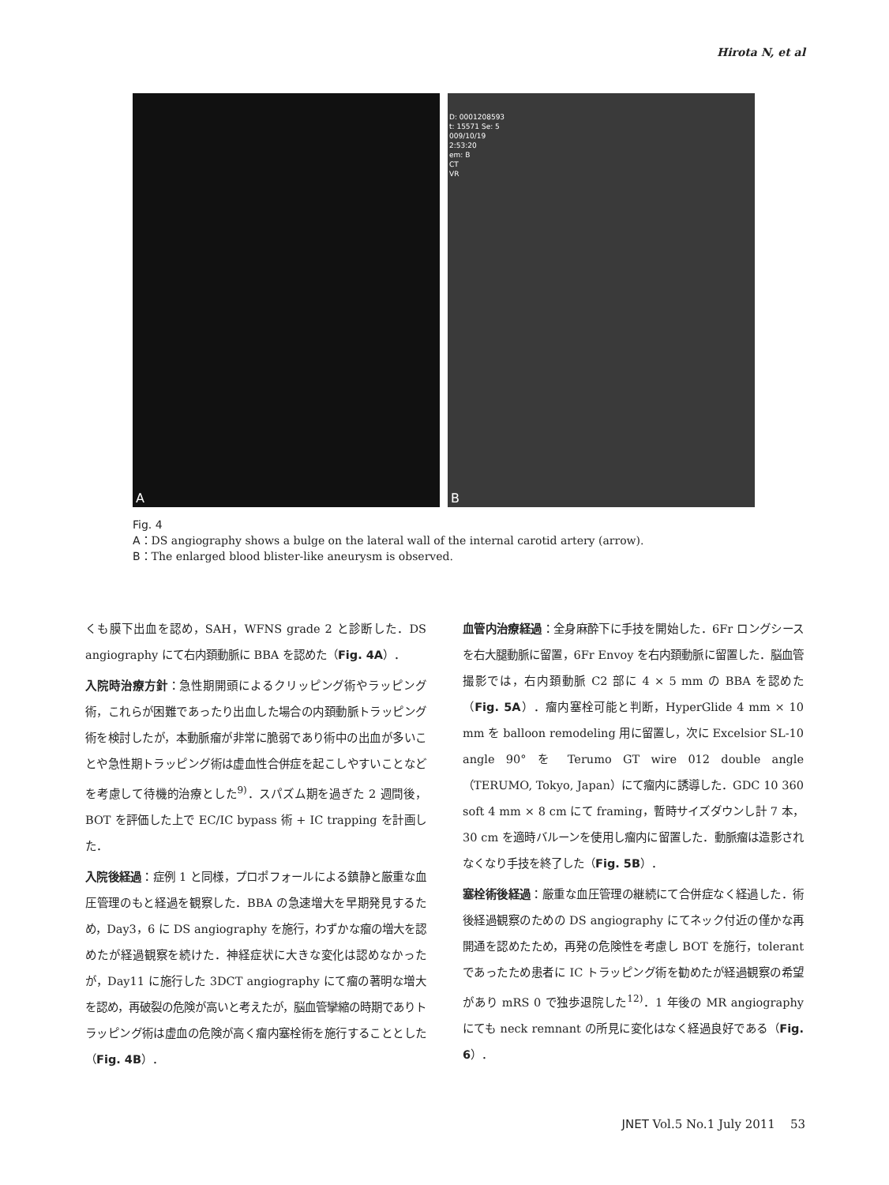Hirota N, et al
A
D: 0001208593
t: 15571 Se: 5
009/10/19
2:53:20
em: B
CT
VR
B
Fig. 4
A：DS angiography shows a bulge on the lateral wall of the internal carotid artery (arrow).
B：The enlarged blood blister-like aneurysm is observed.
くも膜下出血を認め，SAH，WFNS grade 2 と診断した．DS angiography にて右内頚動脈に BBA を認めた（Fig. 4A）．
入院時治療方針：急性期開頭によるクリッピング術やラッピング術，これらが困難であったり出血した場合の内頚動脈トラッピング術を検討したが，本動脈瘤が非常に脆弱であり術中の出血が多いことや急性期トラッピング術は虚血性合併症を起こしやすいことなどを考慮して待機的治療とした<sup>9)</sup>．スパズム期を過ぎた 2 週間後，BOT を評価した上で EC/IC bypass 術 + IC trapping を計画した．
入院後経過：症例 1 と同様，プロポフォールによる鎮静と厳重な血圧管理のもと経過を観察した．BBA の急速増大を早期発見するため，Day3，6 に DS angiography を施行，わずかな瘤の増大を認めたが経過観察を続けた．神経症状に大きな変化は認めなかったが，Day11 に施行した 3DCT angiography にて瘤の著明な増大を認め，再破裂の危険が高いと考えたが，脳血管攣縮の時期でありトラッピング術は虚血の危険が高く瘤内塞栓術を施行することとした（Fig. 4B）．
血管内治療経過：全身麻酔下に手技を開始した．6Fr ロングシースを右大腿動脈に留置，6Fr Envoy を右内頚動脈に留置した．脳血管撮影では，右内頚動脈 C2 部に 4 × 5 mm の BBA を認めた（Fig. 5A）．瘤内塞栓可能と判断，HyperGlide 4 mm × 10 mm を balloon remodeling 用に留置し，次に Excelsior SL-10 angle 90° を Terumo GT wire 012 double angle（TERUMO, Tokyo, Japan）にて瘤内に誘導した．GDC 10 360 soft 4 mm × 8 cm にて framing，暫時サイズダウンし計 7 本，30 cm を適時バルーンを使用し瘤内に留置した．動脈瘤は造影されなくなり手技を終了した（Fig. 5B）．
塞栓術後経過：厳重な血圧管理の継続にて合併症なく経過した．術後経過観察のための DS angiography にてネック付近の僅かな再開通を認めたため，再発の危険性を考慮し BOT を施行，tolerant であったため患者に IC トラッピング術を勧めたが経過観察の希望があり mRS 0 で独歩退院した<sup>12)</sup>．1 年後の MR angiography にても neck remnant の所見に変化はなく経過良好である（Fig. 6）．
JNET Vol.5 No.1 July 2011 53